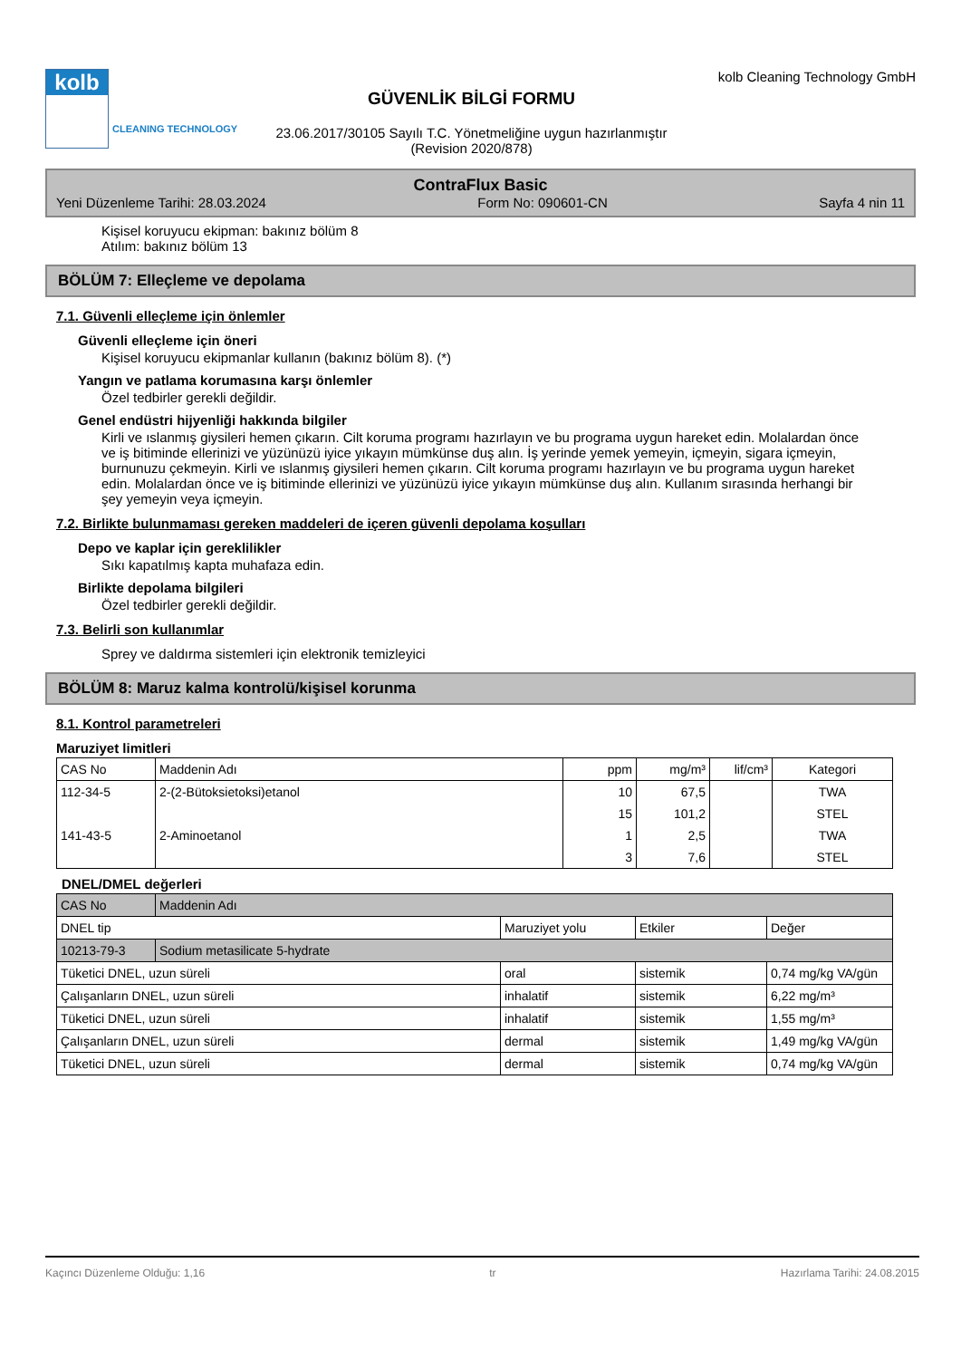kolb
CLEANING TECHNOLOGY
GÜVENLİK BİLGİ FORMU
23.06.2017/30105 Sayılı T.C. Yönetmeliğine uygun hazırlanmıştır
(Revision 2020/878)
kolb Cleaning Technology GmbH
ContraFlux Basic
Yeni Düzenleme Tarihi: 28.03.2024 Form No: 090601-CN Sayfa 4 nin 11
Kişisel koruyucu ekipman: bakınız bölüm 8
Atılım: bakınız bölüm 13
BÖLÜM 7: Elleçleme ve depolama
7.1. Güvenli elleçleme için önlemler
Güvenli elleçleme için öneri
Kişisel koruyucu ekipmanlar kullanın (bakınız bölüm 8). (*)
Yangın ve patlama korumasına karşı önlemler
Özel tedbirler gerekli değildir.
Genel endüstri hijyenliği hakkında bilgiler
Kirli ve ıslanmış giysileri hemen çıkarın. Cilt koruma programı hazırlayın ve bu programa uygun hareket edin. Molalardan önce ve iş bitiminde ellerinizi ve yüzünüzü iyice yıkayın mümkünse duş alın. İş yerinde yemek yemeyin, içmeyin, sigara içmeyin, burnunuzu çekmeyin. Kirli ve ıslanmış giysileri hemen çıkarın. Cilt koruma programı hazırlayın ve bu programa uygun hareket edin. Molalardan önce ve iş bitiminde ellerinizi ve yüzünüzü iyice yıkayın mümkünse duş alın. Kullanım sırasında herhangi bir şey yemeyin veya içmeyin.
7.2. Birlikte bulunmaması gereken maddeleri de içeren güvenli depolama koşulları
Depo ve kaplar için gereklilikler
Sıkı kapatılmış kapta muhafaza edin.
Birlikte depolama bilgileri
Özel tedbirler gerekli değildir.
7.3. Belirli son kullanımlar
Sprey ve daldırma sistemleri için elektronik temizleyici
BÖLÜM 8: Maruz kalma kontrolü/kişisel korunma
8.1. Kontrol parametreleri
Maruziyet limitleri
| CAS No | Maddenin Adı | ppm | mg/m³ | lif/cm³ | Kategori |
| --- | --- | --- | --- | --- | --- |
| 112-34-5 | 2-(2-Bütoksietoksi)etanol | 10 | 67,5 | | TWA |
| | | 15 | 101,2 | | STEL |
| 141-43-5 | 2-Aminoetanol | 1 | 2,5 | | TWA |
| | | 3 | 7,6 | | STEL |
DNEL/DMEL değerleri
| CAS No | Maddenin Adı | | | |
| --- | --- | --- | --- | --- |
| DNEL tip | | Maruziyet yolu | Etkiler | Değer |
| 10213-79-3 | Sodium metasilicate 5-hydrate | | | |
| Tüketici DNEL, uzun süreli | | oral | sistemik | 0,74 mg/kg VA/gün |
| Çalışanların DNEL, uzun süreli | | inhalatif | sistemik | 6,22 mg/m³ |
| Tüketici DNEL, uzun süreli | | inhalatif | sistemik | 1,55 mg/m³ |
| Çalışanların DNEL, uzun süreli | | dermal | sistemik | 1,49 mg/kg VA/gün |
| Tüketici DNEL, uzun süreli | | dermal | sistemik | 0,74 mg/kg VA/gün |
Kaçıncı Düzenleme Olduğu: 1,16 tr Hazırlama Tarihi: 24.08.2015